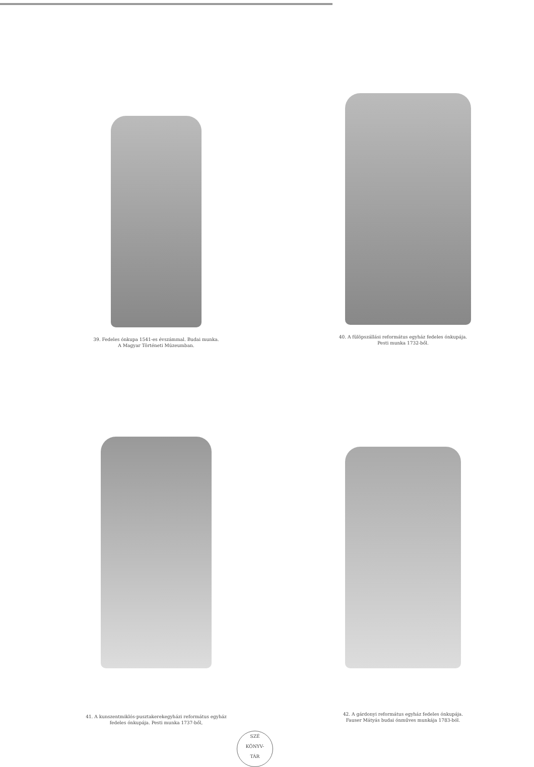39. Fedeles ónkupa 1541-es évszámmal. Budai munka.
A Magyar Történeti Múzeumban.
40. A fülöpszállási református egyház fedeles ónkupája.
Pesti munka 1732-ből.
41. A kunszentmiklós-pusztakerekegyházi református egyház
fedeles ónkupája. Pesti munka 1737-ből,
42. A gárdonyi református egyház fedeles ónkupája.
Fauser Mátyás budai ónműves munkája 1783-ból.
SZÉ
KÖNYV-
TÁR